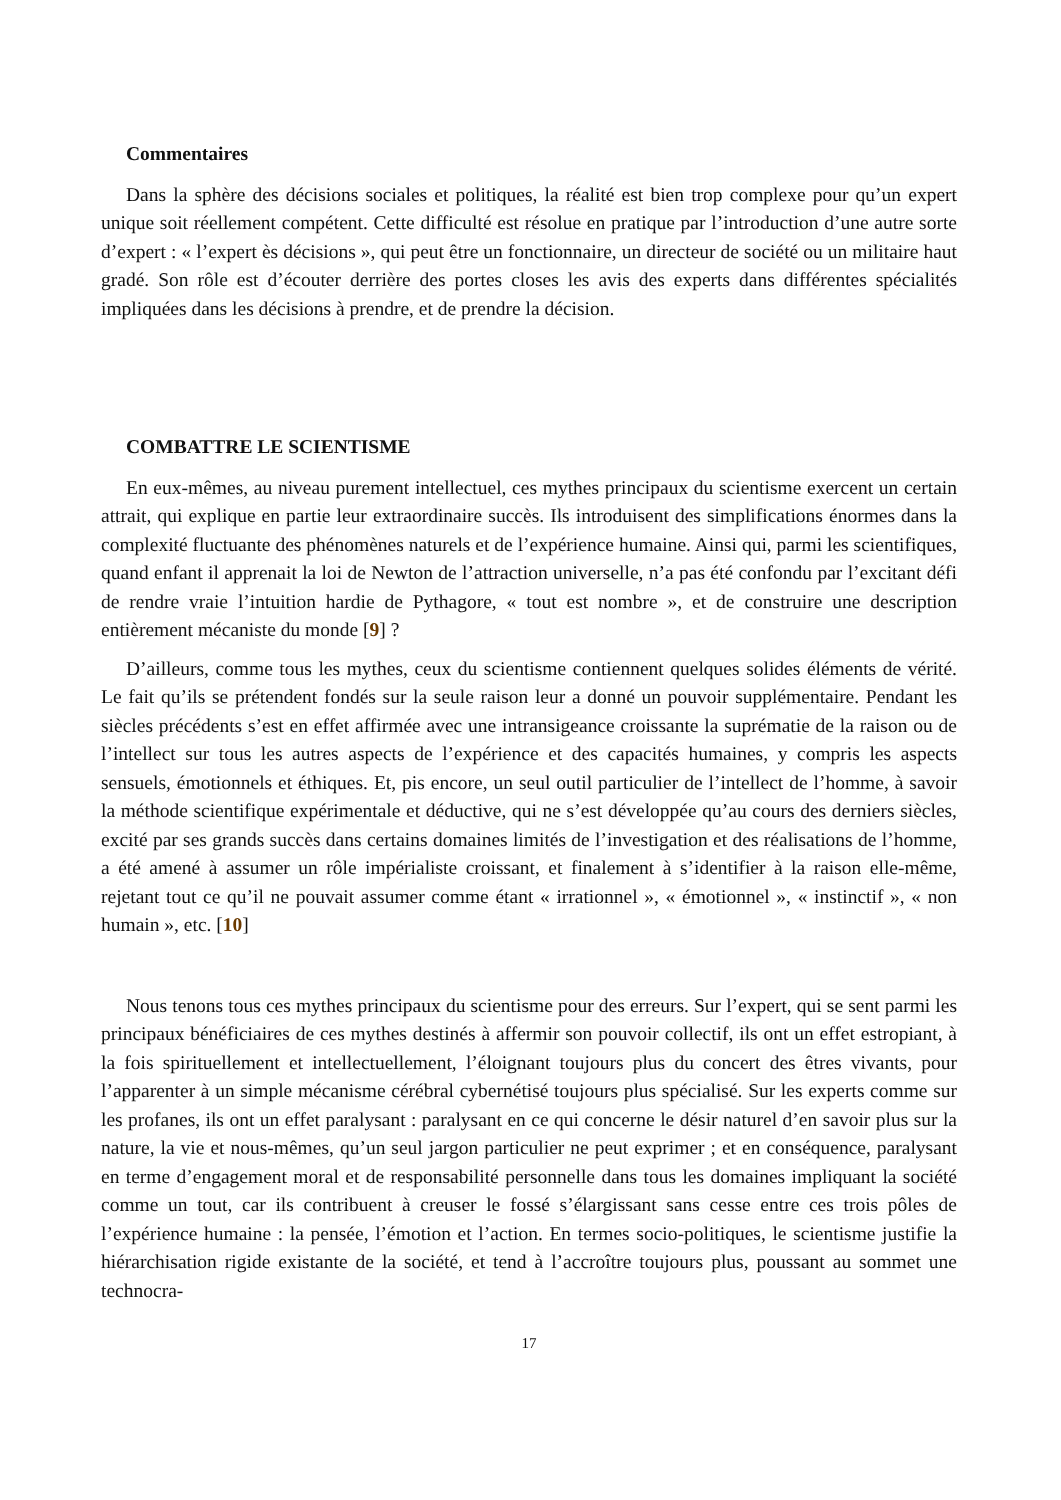Commentaires
Dans la sphère des décisions sociales et politiques, la réalité est bien trop complexe pour qu’un expert unique soit réellement compétent. Cette difficulté est résolue en pratique par l’introduction d’une autre sorte d’expert : « l’expert ès décisions », qui peut être un fonctionnaire, un directeur de société ou un militaire haut gradé. Son rôle est d’écouter derrière des portes closes les avis des experts dans différentes spécialités impliquées dans les décisions à prendre, et de prendre la décision.
COMBATTRE LE SCIENTISME
En eux-mêmes, au niveau purement intellectuel, ces mythes principaux du scientisme exercent un certain attrait, qui explique en partie leur extraordinaire succès. Ils introduisent des simplifications énormes dans la complexité fluctuante des phénomènes naturels et de l’expérience humaine. Ainsi qui, parmi les scientifiques, quand enfant il apprenait la loi de Newton de l’attraction universelle, n’a pas été confondu par l’excitant défi de rendre vraie l’intuition hardie de Pythagore, « tout est nombre », et de construire une description entièrement mécaniste du monde [9] ?
D’ailleurs, comme tous les mythes, ceux du scientisme contiennent quelques solides éléments de vérité. Le fait qu’ils se prétendent fondés sur la seule raison leur a donné un pouvoir supplémentaire. Pendant les siècles précédents s’est en effet affirmée avec une intransigeance croissante la suprématie de la raison ou de l’intellect sur tous les autres aspects de l’expérience et des capacités humaines, y compris les aspects sensuels, émotionnels et éthiques. Et, pis encore, un seul outil particulier de l’intellect de l’homme, à savoir la méthode scientifique expérimentale et déductive, qui ne s’est développée qu’au cours des derniers siècles, excité par ses grands succès dans certains domaines limités de l’investigation et des réalisations de l’homme, a été amené à assumer un rôle impérialiste croissant, et finalement à s’identifier à la raison elle-même, rejetant tout ce qu’il ne pouvait assumer comme étant « irrationnel », « émotionnel », « instinctif », « non humain », etc. [10]
Nous tenons tous ces mythes principaux du scientisme pour des erreurs. Sur l’expert, qui se sent parmi les principaux bénéficiaires de ces mythes destinés à affermir son pouvoir collectif, ils ont un effet estropiant, à la fois spirituellement et intellectuellement, l’éloignant toujours plus du concert des êtres vivants, pour l’apparenter à un simple mécanisme cérébral cybernétisé toujours plus spécialisé. Sur les experts comme sur les profanes, ils ont un effet paralysant : paralysant en ce qui concerne le désir naturel d’en savoir plus sur la nature, la vie et nous-mêmes, qu’un seul jargon particulier ne peut exprimer ; et en conséquence, paralysant en terme d’engagement moral et de responsabilité personnelle dans tous les domaines impliquant la société comme un tout, car ils contribuent à creuser le fossé s’élargissant sans cesse entre ces trois pôles de l’expérience humaine : la pensée, l’émotion et l’action. En termes socio-politiques, le scientisme justifie la hiérarchisation rigide existante de la société, et tend à l’accroître toujours plus, poussant au sommet une technocra-
17